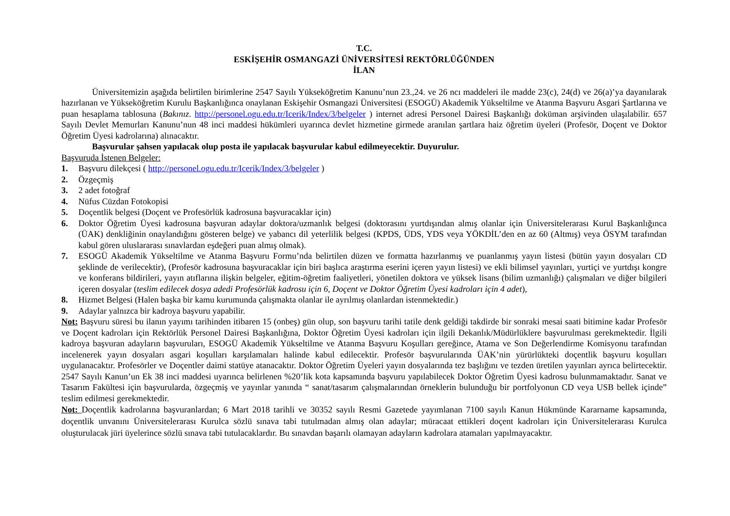T.C.
ESKİŞEHİR OSMANGAZİ ÜNİVERSİTESİ REKTÖRLÜĞÜNDEN
İLAN
Üniversitemizin aşağıda belirtilen birimlerine 2547 Sayılı Yükseköğretim Kanunu’nun 23.,24. ve 26 ncı maddeleri ile madde 23(c), 24(d) ve 26(a)’ya dayanılarak hazırlanan ve Yükseköğretim Kurulu Başkanlığınca onaylanan Eskişehir Osmangazi Üniversitesi (ESOGÜ) Akademik Yükseltilme ve Atanma Başvuru Asgari Şartlarına ve puan hesaplama tablosuna (Bakınız. http://personel.ogu.edu.tr/Icerik/Index/3/belgeler ) internet adresi Personel Dairesi Başkanlığı doküman arşivinden ulaşılabilir. 657 Sayılı Devlet Memurları Kanunu’nun 48 inci maddesi hükümleri uyarınca devlet hizmetine girmede aranılan şartlara haiz öğretim üyeleri (Profesör, Doçent ve Doktor Öğretim Üyesi kadrolarına) alınacaktır.
Başvurular şahsen yapılacak olup posta ile yapılacak başvurular kabul edilmeyecektir. Duyurulur.
Başvuruda İstenen Belgeler:
1. Başvuru dilekçesi ( http://personel.ogu.edu.tr/Icerik/Index/3/belgeler )
2. Özgeçmiş
3. 2 adet fotoğraf
4. Nüfus Cüzdan Fotokopisi
5. Doçentlik belgesi (Doçent ve Profesörlük kadrosuna başvuracaklar için)
6. Doktor Öğretim Üyesi kadrosuna başvuran adaylar doktora/uzmanlık belgesi (doktorasını yurtdışından almış olanlar için Üniversitelerarası Kurul Başkanlığınca (ÜAK) denkliğinin onaylandığını gösteren belge) ve yabancı dil yeterlilik belgesi (KPDS, ÜDS, YDS veya YÖKDİL’den en az 60 (Altmış) veya ÖSYM tarafından kabul gören uluslararası sınavlardan eşdeğeri puan almış olmak).
7. ESOGÜ Akademik Yükseltilme ve Atanma Başvuru Formu’nda belirtilen düzen ve formatta hazırlanmış ve puanlanmış yayın listesi (bütün yayın dosyaları CD şeklinde de verilecektir), (Profesör kadrosuna başvuracaklar için biri başlıca araştırma eserini içeren yayın listesi) ve ekli bilimsel yayınları, yurtiçi ve yurtdışı kongre ve konferans bildirileri, yayın atıflarına ilişkin belgeler, eğitim-öğretim faaliyetleri, yönetilen doktora ve yüksek lisans (bilim uzmanlığı) çalışmaları ve diğer bilgileri içeren dosyalar (teslim edilecek dosya adedi Profesörlük kadrosu için 6, Doçent ve Doktor Öğretim Üyesi kadroları için 4 adet),
8. Hizmet Belgesi (Halen başka bir kamu kurumunda çalışmakta olanlar ile ayrılmış olanlardan istenmektedir.)
9. Adaylar yalnızca bir kadroya başvuru yapabilir.
Not: Başvuru süresi bu ilanın yayımı tarihinden itibaren 15 (onbeş) gün olup, son başvuru tarihi tatile denk geldiği takdirde bir sonraki mesai saati bitimine kadar Profesör ve Doçent kadroları için Rektörlük Personel Dairesi Başkanlığına, Doktor Öğretim Üyesi kadroları için ilgili Dekanlık/Müdürlüklere başvurulması gerekmektedir. İlgili kadroya başvuran adayların başvuruları, ESOGÜ Akademik Yükseltilme ve Atanma Başvuru Koşulları gereğince, Atama ve Son Değerlendirme Komisyonu tarafından incelenerek yayın dosyaları asgari koşulları karşılamaları halinde kabul edilecektir. Profesör başvurularında ÜAK’nin yürürlükteki doçentlik başvuru koşulları uygulanacaktır. Profesörler ve Doçentler daimi statüye atanacaktır. Doktor Öğretim Üyeleri yayın dosyalarında tez başlığını ve tezden üretilen yayınları ayrıca belirtecektir. 2547 Sayılı Kanun’un Ek 38 inci maddesi uyarınca belirlenen %20’lik kota kapsamında başvuru yapılabilecek Doktor Öğretim Üyesi kadrosu bulunmamaktadır. Sanat ve Tasarım Fakültesi için başvurularda, özgeçmiş ve yayınlar yanında “ sanat/tasarım çalışmalarından örneklerin bulunduğu bir portfolyonun CD veya USB bellek içinde” teslim edilmesi gerekmektedir.
Not: Doçentlik kadrolarına başvuranlardan; 6 Mart 2018 tarihli ve 30352 sayılı Resmi Gazetede yayımlanan 7100 sayılı Kanun Hükmünde Kararname kapsamında, doçentlik unvanını Üniversitelerarası Kurulca sözlü sınava tabi tutulmadan almış olan adaylar; müracaat ettikleri doçent kadroları için Üniversitelerarası Kurulca oluşturulacak jüri üyelerince sözlü sınava tabi tutulacaklardır. Bu sınavdan başarılı olamayan adayların kadrolara atamaları yapılmayacaktır.